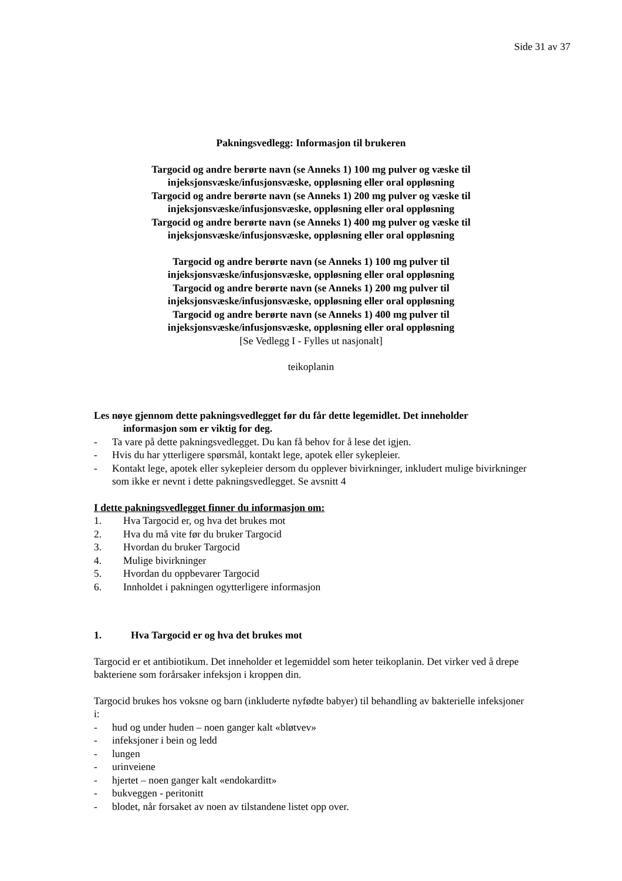Side 31 av 37
Pakningsvedlegg: Informasjon til brukeren
Targocid og andre berørte navn (se Anneks 1) 100 mg pulver og væske til
injeksjonsvæske/infusjonsvæske, oppløsning eller oral oppløsning
Targocid og andre berørte navn (se Anneks 1) 200 mg pulver og væske til
injeksjonsvæske/infusjonsvæske, oppløsning eller oral oppløsning
Targocid og andre berørte navn (se Anneks 1) 400 mg pulver og væske til
injeksjonsvæske/infusjonsvæske, oppløsning eller oral oppløsning
Targocid og andre berørte navn (se Anneks 1) 100 mg pulver til
injeksjonsvæske/infusjonsvæske, oppløsning eller oral oppløsning
Targocid og andre berørte navn (se Anneks 1) 200 mg pulver til
injeksjonsvæske/infusjonsvæske, oppløsning eller oral oppløsning
Targocid og andre berørte navn (se Anneks 1) 400 mg pulver til
injeksjonsvæske/infusjonsvæske, oppløsning eller oral oppløsning
[Se Vedlegg I - Fylles ut nasjonalt]
teikoplanin
Les nøye gjennom dette pakningsvedlegget før du får dette legemidlet. Det inneholder
informasjon som er viktig for deg.
- Ta vare på dette pakningsvedlegget. Du kan få behov for å lese det igjen.
- Hvis du har ytterligere spørsmål, kontakt lege, apotek eller sykepleier.
- Kontakt lege, apotek eller sykepleier dersom du opplever bivirkninger, inkludert mulige bivirkninger som ikke er nevnt i dette pakningsvedlegget. Se avsnitt 4
I dette pakningsvedlegget finner du informasjon om:
1. Hva Targocid er, og hva det brukes mot
2. Hva du må vite før du bruker Targocid
3. Hvordan du bruker Targocid
4. Mulige bivirkninger
5. Hvordan du oppbevarer Targocid
6. Innholdet i pakningen ogytterligere informasjon
1. Hva Targocid er og hva det brukes mot
Targocid er et antibiotikum. Det inneholder et legemiddel som heter teikoplanin. Det virker ved å drepe bakteriene som forårsaker infeksjon i kroppen din.
Targocid brukes hos voksne og barn (inkluderte nyfødte babyer) til behandling av bakterielle infeksjoner i:
- hud og under huden – noen ganger kalt «bløtvev»
- infeksjoner i bein og ledd
- lungen
- urinveiene
- hjertet – noen ganger kalt «endokarditt»
- bukveggen - peritonitt
- blodet, når forsaket av noen av tilstandene listet opp over.